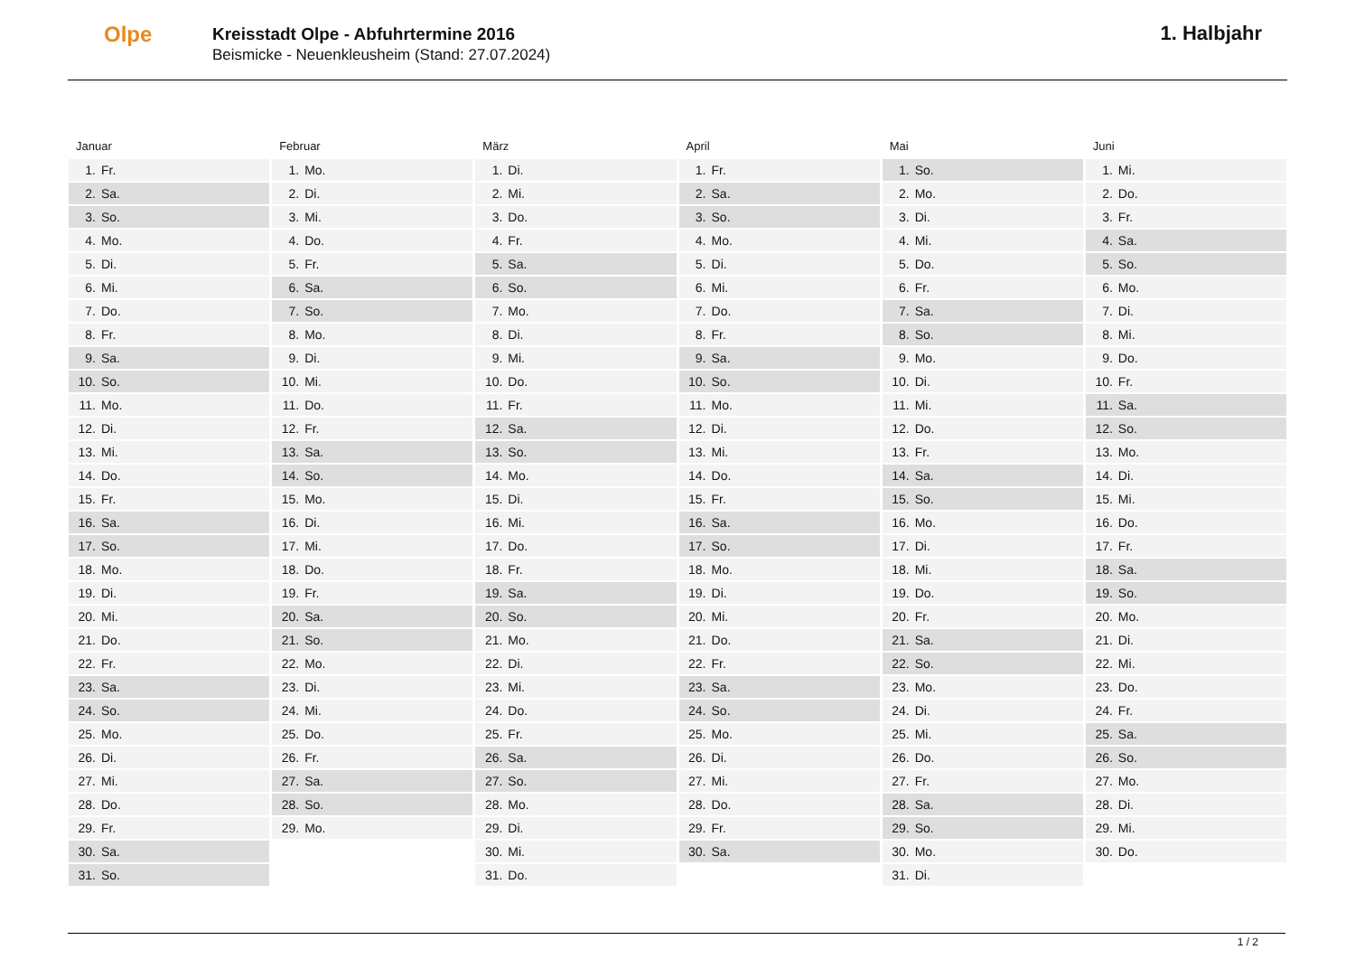Olpe
Kreisstadt Olpe - Abfuhrtermine 2016
Beismicke - Neuenkleusheim (Stand: 27.07.2024)
1. Halbjahr
Januar
| 1. | Fr. |
| 2. | Sa. |
| 3. | So. |
| 4. | Mo. |
| 5. | Di. |
| 6. | Mi. |
| 7. | Do. |
| 8. | Fr. |
| 9. | Sa. |
| 10. | So. |
| 11. | Mo. |
| 12. | Di. |
| 13. | Mi. |
| 14. | Do. |
| 15. | Fr. |
| 16. | Sa. |
| 17. | So. |
| 18. | Mo. |
| 19. | Di. |
| 20. | Mi. |
| 21. | Do. |
| 22. | Fr. |
| 23. | Sa. |
| 24. | So. |
| 25. | Mo. |
| 26. | Di. |
| 27. | Mi. |
| 28. | Do. |
| 29. | Fr. |
| 30. | Sa. |
| 31. | So. |
Februar
| 1. | Mo. |
| 2. | Di. |
| 3. | Mi. |
| 4. | Do. |
| 5. | Fr. |
| 6. | Sa. |
| 7. | So. |
| 8. | Mo. |
| 9. | Di. |
| 10. | Mi. |
| 11. | Do. |
| 12. | Fr. |
| 13. | Sa. |
| 14. | So. |
| 15. | Mo. |
| 16. | Di. |
| 17. | Mi. |
| 18. | Do. |
| 19. | Fr. |
| 20. | Sa. |
| 21. | So. |
| 22. | Mo. |
| 23. | Di. |
| 24. | Mi. |
| 25. | Do. |
| 26. | Fr. |
| 27. | Sa. |
| 28. | So. |
| 29. | Mo. |
März
| 1. | Di. |
| 2. | Mi. |
| 3. | Do. |
| 4. | Fr. |
| 5. | Sa. |
| 6. | So. |
| 7. | Mo. |
| 8. | Di. |
| 9. | Mi. |
| 10. | Do. |
| 11. | Fr. |
| 12. | Sa. |
| 13. | So. |
| 14. | Mo. |
| 15. | Di. |
| 16. | Mi. |
| 17. | Do. |
| 18. | Fr. |
| 19. | Sa. |
| 20. | So. |
| 21. | Mo. |
| 22. | Di. |
| 23. | Mi. |
| 24. | Do. |
| 25. | Fr. |
| 26. | Sa. |
| 27. | So. |
| 28. | Mo. |
| 29. | Di. |
| 30. | Mi. |
| 31. | Do. |
April
| 1. | Fr. |
| 2. | Sa. |
| 3. | So. |
| 4. | Mo. |
| 5. | Di. |
| 6. | Mi. |
| 7. | Do. |
| 8. | Fr. |
| 9. | Sa. |
| 10. | So. |
| 11. | Mo. |
| 12. | Di. |
| 13. | Mi. |
| 14. | Do. |
| 15. | Fr. |
| 16. | Sa. |
| 17. | So. |
| 18. | Mo. |
| 19. | Di. |
| 20. | Mi. |
| 21. | Do. |
| 22. | Fr. |
| 23. | Sa. |
| 24. | So. |
| 25. | Mo. |
| 26. | Di. |
| 27. | Mi. |
| 28. | Do. |
| 29. | Fr. |
| 30. | Sa. |
Mai
| 1. | So. |
| 2. | Mo. |
| 3. | Di. |
| 4. | Mi. |
| 5. | Do. |
| 6. | Fr. |
| 7. | Sa. |
| 8. | So. |
| 9. | Mo. |
| 10. | Di. |
| 11. | Mi. |
| 12. | Do. |
| 13. | Fr. |
| 14. | Sa. |
| 15. | So. |
| 16. | Mo. |
| 17. | Di. |
| 18. | Mi. |
| 19. | Do. |
| 20. | Fr. |
| 21. | Sa. |
| 22. | So. |
| 23. | Mo. |
| 24. | Di. |
| 25. | Mi. |
| 26. | Do. |
| 27. | Fr. |
| 28. | Sa. |
| 29. | So. |
| 30. | Mo. |
| 31. | Di. |
Juni
| 1. | Mi. |
| 2. | Do. |
| 3. | Fr. |
| 4. | Sa. |
| 5. | So. |
| 6. | Mo. |
| 7. | Di. |
| 8. | Mi. |
| 9. | Do. |
| 10. | Fr. |
| 11. | Sa. |
| 12. | So. |
| 13. | Mo. |
| 14. | Di. |
| 15. | Mi. |
| 16. | Do. |
| 17. | Fr. |
| 18. | Sa. |
| 19. | So. |
| 20. | Mo. |
| 21. | Di. |
| 22. | Mi. |
| 23. | Do. |
| 24. | Fr. |
| 25. | Sa. |
| 26. | So. |
| 27. | Mo. |
| 28. | Di. |
| 29. | Mi. |
| 30. | Do. |
1 / 2